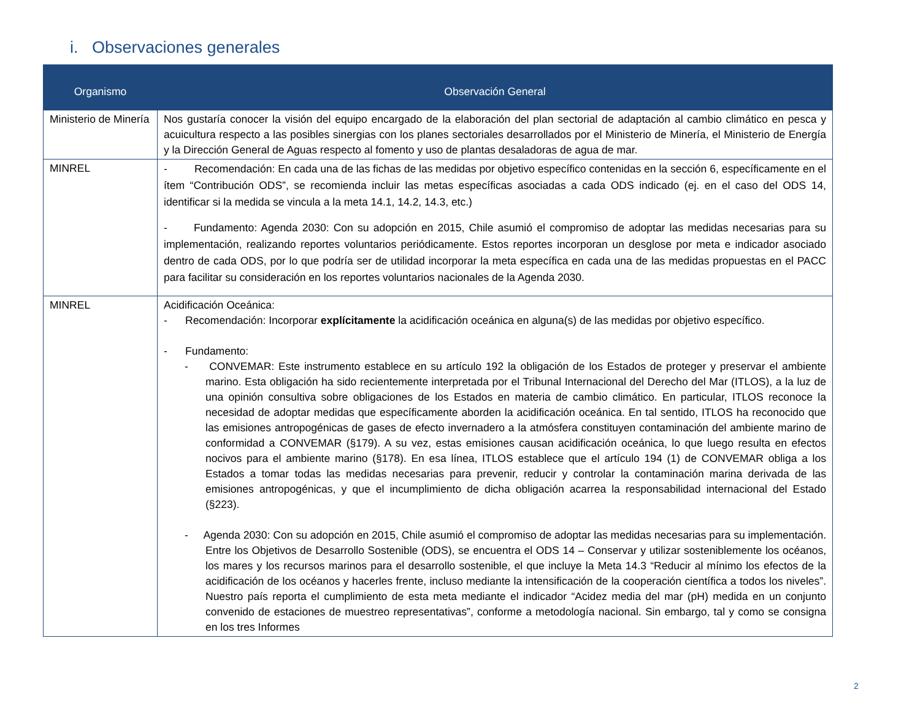i. Observaciones generales
| Organismo | Observación General |
| --- | --- |
| Ministerio de Minería | Nos gustaría conocer la visión del equipo encargado de la elaboración del plan sectorial de adaptación al cambio climático en pesca y acuicultura respecto a las posibles sinergias con los planes sectoriales desarrollados por el Ministerio de Minería, el Ministerio de Energía y la Dirección General de Aguas respecto al fomento y uso de plantas desaladoras de agua de mar. |
| MINREL | - Recomendación: En cada una de las fichas de las medidas por objetivo específico contenidas en la sección 6, específicamente en el ítem “Contribución ODS”, se recomienda incluir las metas específicas asociadas a cada ODS indicado (ej. en el caso del ODS 14, identificar si la medida se vincula a la meta 14.1, 14.2, 14.3, etc.) - Fundamento: Agenda 2030: Con su adopción en 2015, Chile asumió el compromiso de adoptar las medidas necesarias para su implementación, realizando reportes voluntarios periódicamente. Estos reportes incorporan un desglose por meta e indicador asociado dentro de cada ODS, por lo que podría ser de utilidad incorporar la meta específica en cada una de las medidas propuestas en el PACC para facilitar su consideración en los reportes voluntarios nacionales de la Agenda 2030. |
| MINREL | Acidificación Oceánica: - Recomendación: Incorporar explícitamente la acidificación oceánica en alguna(s) de las medidas por objetivo específico. - Fundamento: - CONVEMAR: Este instrumento establece en su artículo 192 la obligación de los Estados de proteger y preservar el ambiente marino. Esta obligación ha sido recientemente interpretada por el Tribunal Internacional del Derecho del Mar (ITLOS), a la luz de una opinión consultiva sobre obligaciones de los Estados en materia de cambio climático. En particular, ITLOS reconoce la necesidad de adoptar medidas que específicamente aborden la acidificación oceánica. En tal sentido, ITLOS ha reconocido que las emisiones antropogénicas de gases de efecto invernadero a la atmósfera constituyen contaminación del ambiente marino de conformidad a CONVEMAR (§179). A su vez, estas emisiones causan acidificación oceánica, lo que luego resulta en efectos nocivos para el ambiente marino (§178). En esa línea, ITLOS establece que el artículo 194 (1) de CONVEMAR obliga a los Estados a tomar todas las medidas necesarias para prevenir, reducir y controlar la contaminación marina derivada de las emisiones antropogénicas, y que el incumplimiento de dicha obligación acarrea la responsabilidad internacional del Estado (§223). - Agenda 2030: Con su adopción en 2015, Chile asumió el compromiso de adoptar las medidas necesarias para su implementación. Entre los Objetivos de Desarrollo Sostenible (ODS), se encuentra el ODS 14 – Conservar y utilizar sosteniblemente los océanos, los mares y los recursos marinos para el desarrollo sostenible, el que incluye la Meta 14.3 “Reducir al mínimo los efectos de la acidificación de los océanos y hacerles frente, incluso mediante la intensificación de la cooperación científica a todos los niveles”. Nuestro país reporta el cumplimiento de esta meta mediante el indicador “Acidez media del mar (pH) medida en un conjunto convenido de estaciones de muestreo representativas”, conforme a metodología nacional. Sin embargo, tal y como se consigna en los tres Informes |
2